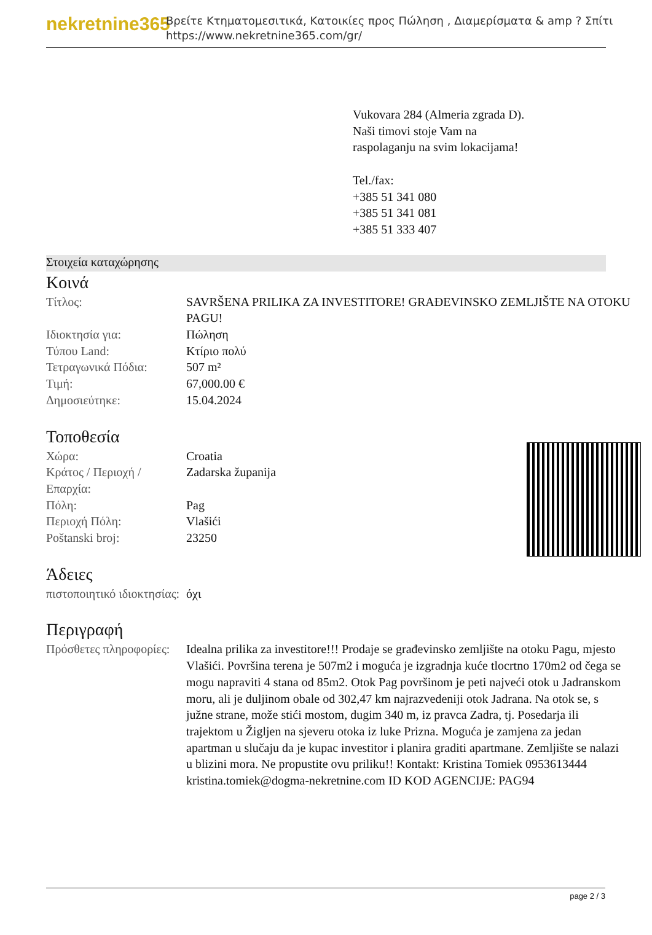nekretnine365
Βρείτε Κτηματομεσιτικά, Κατοικίες προς Πώληση , Διαμερίσματα & amp ? Σπίτι
https://www.nekretnine365.com/gr/
Vukovara 284 (Almeria zgrada D).
Naši timovi stoje Vam na raspolaganju na svim lokacijama!
Tel./fax:
+385 51 341 080
+385 51 341 081
+385 51 333 407
Στοιχεία καταχώρησης
Κοινά
| Τίτλος: | SAVRŠENA PRILIKA ZA INVESTITORE! GRAĐEVINSKO ZEMLJIŠTE NA OTOKU PAGU! |
| Ιδιοκτησία για: | Πώληση |
| Τύπου Land: | Κτίριο πολύ |
| Τετραγωνικά Πόδια: | 507 m² |
| Τιμή: | 67,000.00 € |
| Δημοσιεύτηκε: | 15.04.2024 |
Τοποθεσία
| Χώρα: | Croatia |
| Κράτος / Περιοχή / Επαρχία: | Zadarska županija |
| Πόλη: | Pag |
| Περιοχή Πόλη: | Vlašići |
| Poštanski broj: | 23250 |
Άδειες
| πιστοποιητικό ιδιοκτησίας: | όχι |
Περιγραφή
| Πρόσθετες πληροφορίες: | Idealna prilika za investitore!!! Prodaje se građevinsko zemljište na otoku Pagu, mjesto Vlašići. Površina terena je 507m2 i moguća je izgradnja kuće tlocrtno 170m2 od čega se mogu napraviti 4 stana od 85m2. Otok Pag površinom je peti najveći otok u Jadranskom moru, ali je duljinom obale od 302,47 km najrazvedeniji otok Jadrana. Na otok se, s južne strane, može stići mostom, dugim 340 m, iz pravca Zadra, tj. Posedarja ili trajektom u Žigljen na sjeveru otoka iz luke Prizna. Moguća je zamjena za jedan apartman u slučaju da je kupac investitor i planira graditi apartmane. Zemljište se nalazi u blizini mora. Ne propustite ovu priliku!! Kontakt: Kristina Tomiek 0953613444 kristina.tomiek@dogma-nekretnine.com ID KOD AGENCIJE: PAG94 |
page 2 / 3